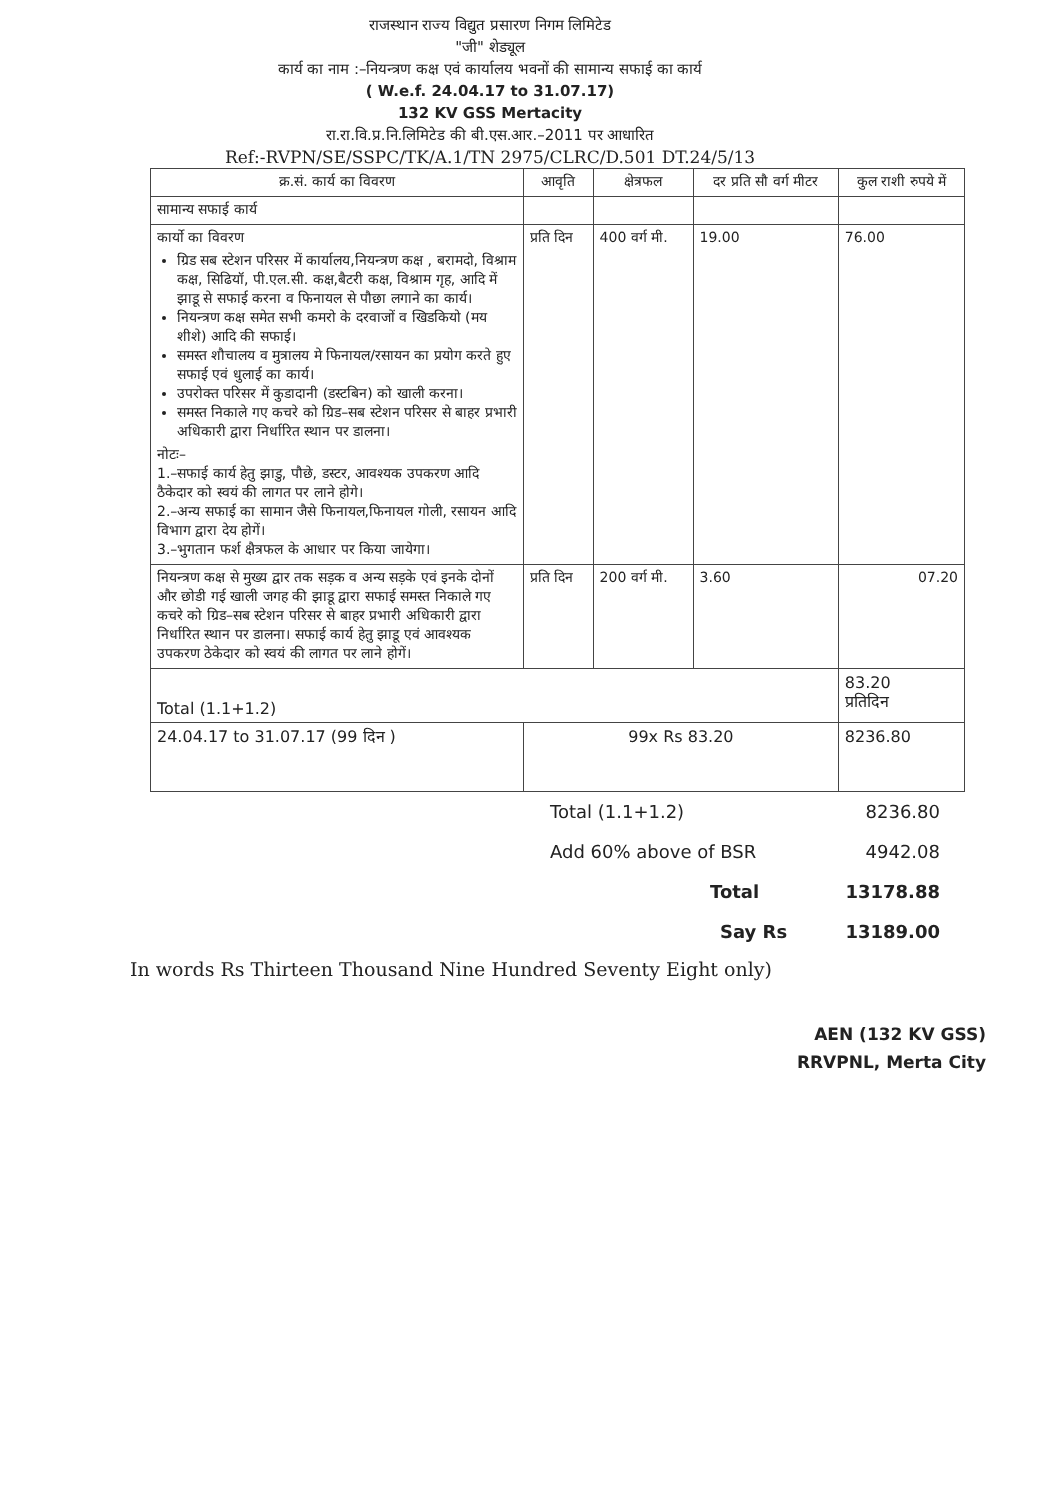राजस्थान राज्य विद्युत प्रसारण निगम लिमिटेड
"जी" शेड्यूल
कार्य का नाम :–नियन्त्रण कक्ष एवं कार्यालय भवनों की सामान्य सफाई का कार्य
( W.e.f. 24.04.17 to 31.07.17)
132 KV GSS Mertacity
रा.रा.वि.प्र.नि.लिमिटेड की बी.एस.आर.–2011 पर आधारित
Ref:-RVPN/SE/SSPC/TK/A.1/TN 2975/CLRC/D.501 DT.24/5/13
| क्र.सं. कार्य का विवरण | आवृति | क्षेत्रफल | दर प्रति सौ वर्ग मीटर | कुल राशी रुपये में |
| --- | --- | --- | --- | --- |
| सामान्य सफाई कार्य | | | | |
| कार्यो का विवरण ग्रिड सब स्टेशन परिसर में कार्यालय,नियन्त्रण कक्ष , बरामदो, विश्राम कक्ष, सिढियॉ, पी.एल.सी. कक्ष,बैटरी कक्ष, विश्राम गृह, आदि में झाडू से सफाई करना व फिनायल से पौछा लगाने का कार्य। नियन्त्रण कक्ष समेत सभी कमरो के दरवाजों व खिडकियो (मय शीशे) आदि की सफाई। समस्त शौचालय व मुत्रालय मे फिनायल/रसायन का प्रयोग करते हुए सफाई एवं धुलाई का कार्य। उपरोक्त परिसर में कुडादानी (डस्टबिन) को खाली करना। समस्त निकाले गए कचरे को ग्रिड–सब स्टेशन परिसर से बाहर प्रभारी अधिकारी द्वारा निर्धारित स्थान पर डालना। नोटः– 1.–सफाई कार्य हेतु झाडु, पौछे, डस्टर, आवश्यक उपकरण आदि ठैकेदार को स्वयं की लागत पर लाने होगे। 2.–अन्य सफाई का सामान जैसे फिनायल,फिनायल गोली, रसायन आदि विभाग द्वारा देय होगें। 3.–भुगतान फर्श क्षैत्रफल के आधार पर किया जायेगा। | प्रति दिन | 400 वर्ग मी. | 19.00 | 76.00 |
| नियन्त्रण कक्ष से मुख्य द्वार तक सड़क व अन्य सड़के एवं इनके दोनों और छोडी गई खाली जगह की झाडू द्वारा सफाई समस्त निकाले गए कचरे को ग्रिड–सब स्टेशन परिसर से बाहर प्रभारी अधिकारी द्वारा निर्धारित स्थान पर डालना। सफाई कार्य हेतु झाडू एवं आवश्यक उपकरण ठेकेदार को स्वयं की लागत पर लाने होगें। | प्रति दिन | 200 वर्ग मी. | 3.60 | 07.20 |
| Total (1.1+1.2) | | | | 83.20 प्रतिदिन |
| 24.04.17 to 31.07.17 (99 दिन ) | 99x Rs 83.20 | | | 8236.80 |
Total (1.1+1.2) 8236.80
Add 60% above of BSR 4942.08
Total 13178.88
Say Rs 13189.00
In words Rs Thirteen Thousand Nine Hundred Seventy Eight only)
AEN (132 KV GSS)
RRVPNL, Merta City